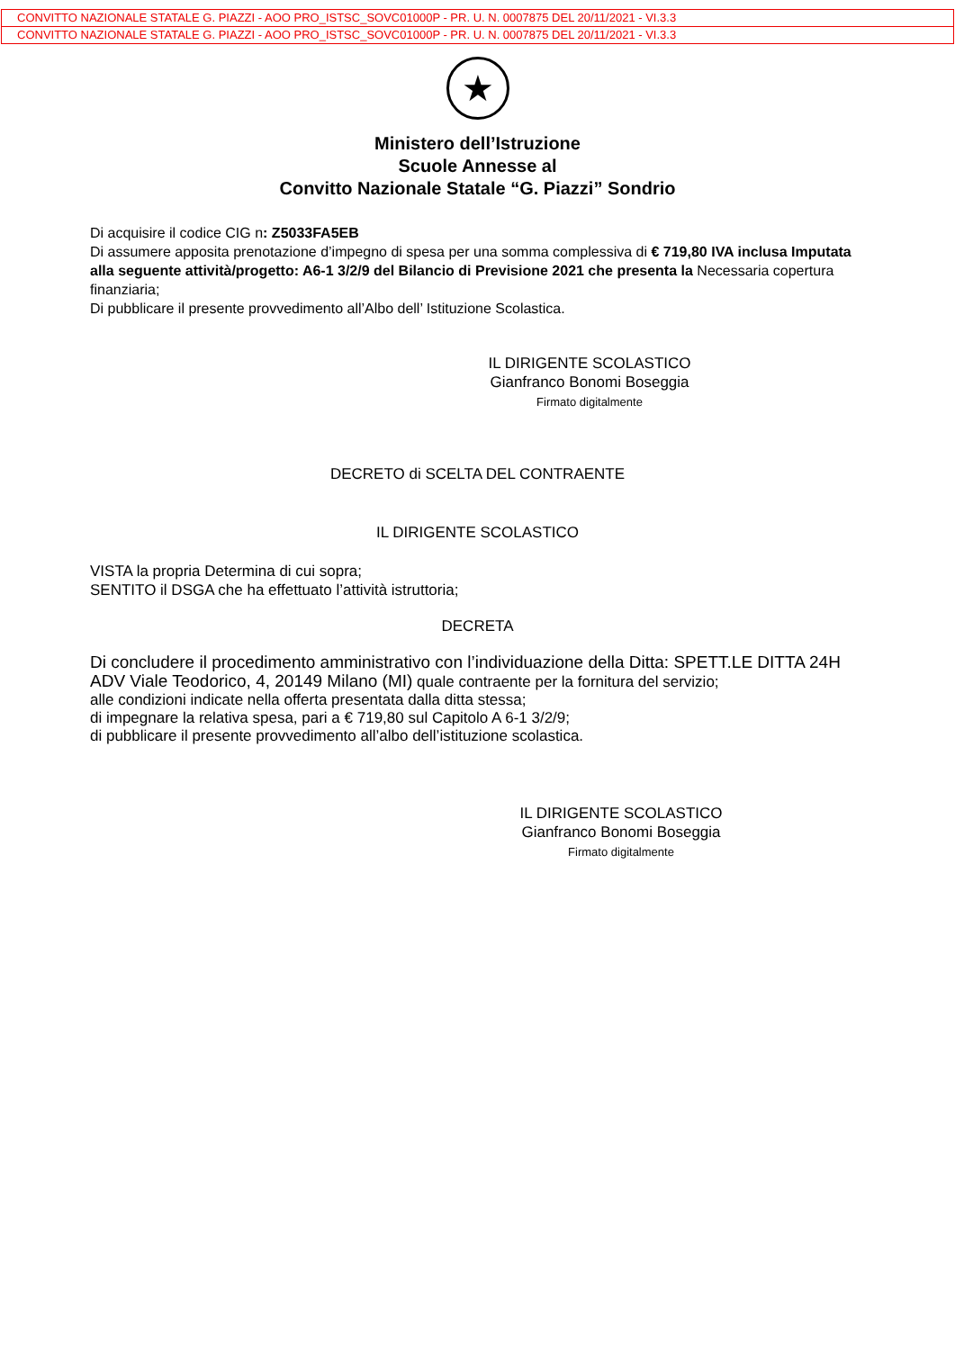CONVITTO NAZIONALE STATALE G. PIAZZI - AOO PRO_ISTSC_SOVC01000P - PR. U. N. 0007875 DEL 20/11/2021 - VI.3.3
CONVITTO NAZIONALE STATALE G. PIAZZI - AOO PRO_ISTSC_SOVC01000P - PR. U. N. 0007875 DEL 20/11/2021 - VI.3.3
★
Ministero dell’Istruzione
Scuole Annesse al
Convitto Nazionale Statale “G. Piazzi” Sondrio
Di acquisire il codice CIG n: Z5033FA5EB
Di assumere apposita prenotazione d’impegno di spesa per una somma complessiva di € 719,80 IVA inclusa Imputata alla seguente attività/progetto: A6-1 3/2/9 del Bilancio di Previsione 2021 che presenta la Necessaria copertura finanziaria;
Di pubblicare il presente provvedimento all’Albo dell’ Istituzione Scolastica.
IL DIRIGENTE SCOLASTICO
Gianfranco Bonomi Boseggia
Firmato digitalmente
DECRETO di SCELTA DEL CONTRAENTE
IL DIRIGENTE SCOLASTICO
VISTA la propria Determina di cui sopra;
SENTITO il DSGA che ha effettuato l’attività istruttoria;
DECRETA
Di concludere il procedimento amministrativo con l’individuazione della Ditta: SPETT.LE DITTA 24H ADV Viale Teodorico, 4, 20149 Milano (MI) quale contraente per la fornitura del servizio;
alle condizioni indicate nella offerta presentata dalla ditta stessa;
di impegnare la relativa spesa, pari a € 719,80 sul Capitolo A 6-1 3/2/9;
di pubblicare il presente provvedimento all’albo dell’istituzione scolastica.
IL DIRIGENTE SCOLASTICO
Gianfranco Bonomi Boseggia
Firmato digitalmente